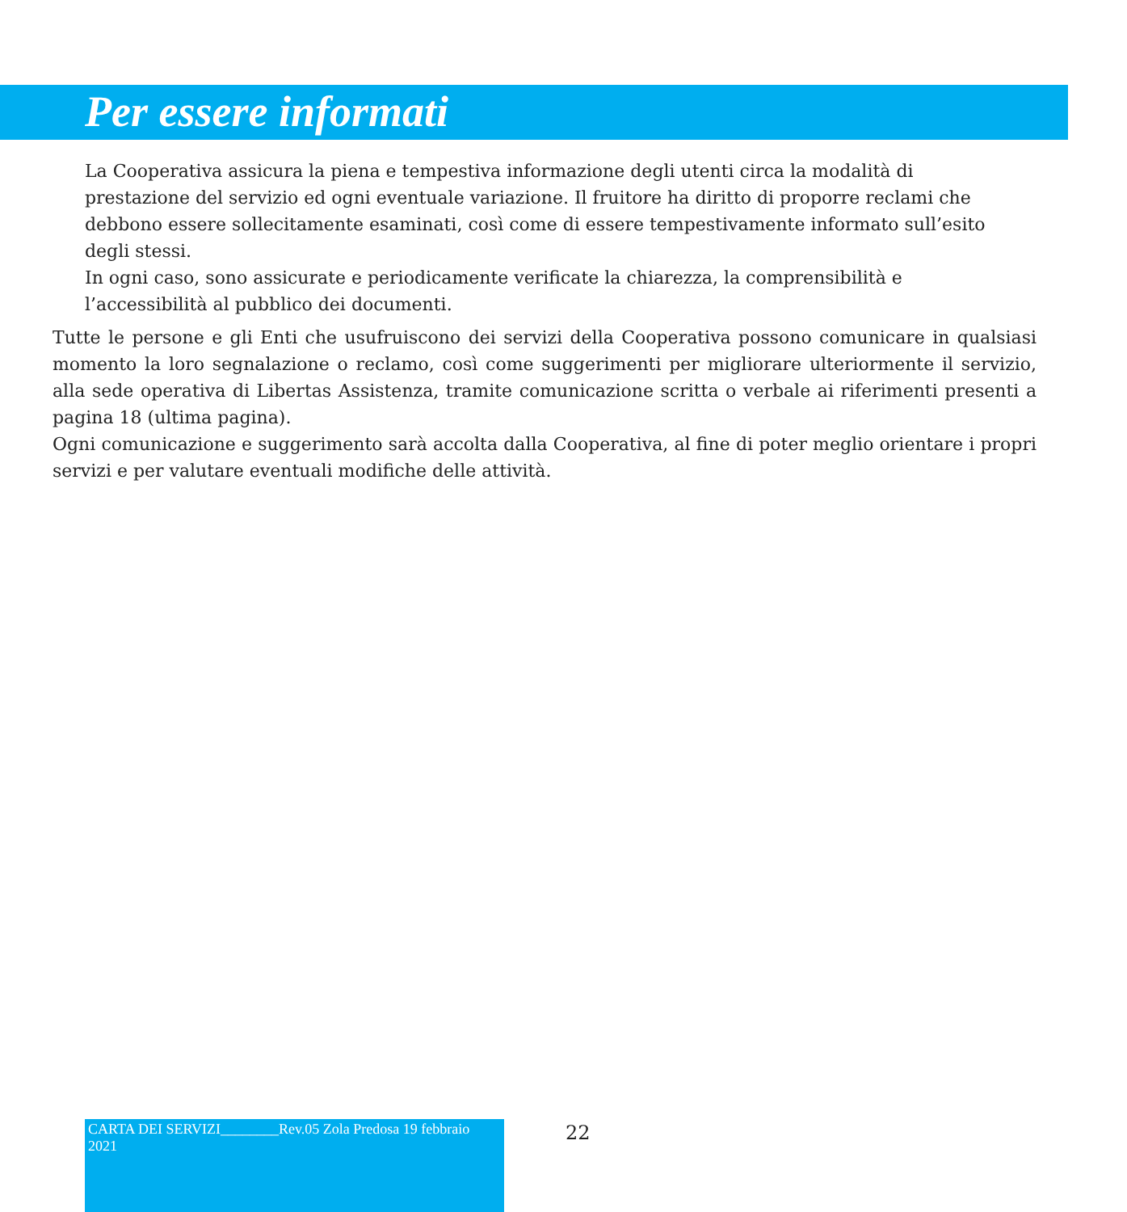Per essere informati
La Cooperativa assicura la piena e tempestiva informazione degli utenti circa la modalità di prestazione del servizio ed ogni eventuale variazione. Il fruitore ha diritto di proporre reclami che debbono essere sollecitamente esaminati, così come di essere tempestivamente informato sull’esito degli stessi.
In ogni caso, sono assicurate e periodicamente verificate la chiarezza, la comprensibilità e l’accessibilità al pubblico dei documenti.
Tutte le persone e gli Enti che usufruiscono dei servizi della Cooperativa possono comunicare in qualsiasi momento la loro segnalazione o reclamo, così come suggerimenti per migliorare ulteriormente il servizio, alla sede operativa di Libertas Assistenza, tramite comunicazione scritta o verbale ai riferimenti presenti a pagina 18 (ultima pagina).
Ogni comunicazione e suggerimento sarà accolta dalla Cooperativa, al fine di poter meglio orientare i propri servizi e per valutare eventuali modifiche delle attività.
CARTA DEI SERVIZI________Rev.05 Zola Predosa 19 febbraio 2021
22